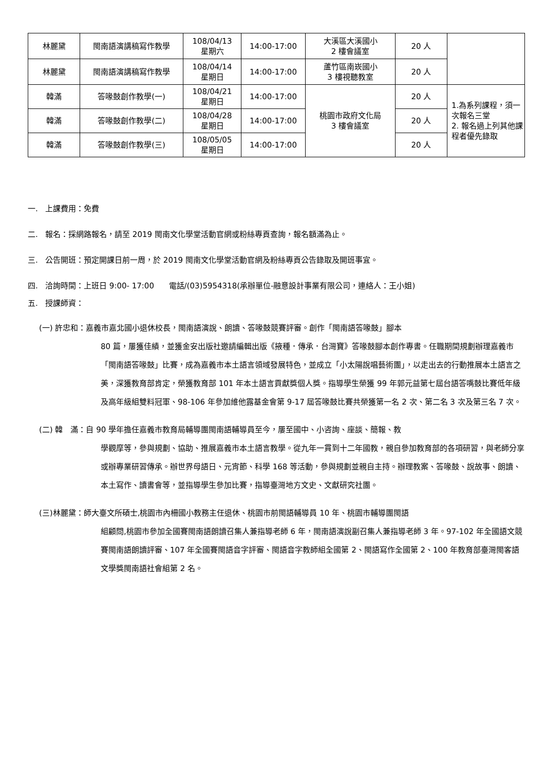| 林麗黛 | 閩南語演講稿寫作教學 | 108/04/13 星期六 | 14:00-17:00 | 大溪區大溪國小 2 樓會議室 | 20 人 | |
| 林麗黛 | 閩南語演講稿寫作教學 | 108/04/14 星期日 | 14:00-17:00 | 蘆竹區南崁國小 3 樓視聽教室 | 20 人 | |
| 韓滿 | 答喙鼓創作教學(一) | 108/04/21 星期日 | 14:00-17:00 | 桃園市政府文化局 3 樓會議室 | 20 人 | 1.為系列課程，須一次報名三堂 2. 報名過上列其他課程者優先錄取 |
| 韓滿 | 答喙鼓創作教學(二) | 108/04/28 星期日 | 14:00-17:00 | | 20 人 | |
| 韓滿 | 答喙鼓創作教學(三) | 108/05/05 星期日 | 14:00-17:00 | | 20 人 | |
一. 上課費用：免費
二. 報名：採網路報名，請至 2019 閩南文化學堂活動官網或粉絲專頁查詢，報名額滿為止。
三. 公告開班：預定開課日前一周，於 2019 閩南文化學堂活動官網及粉絲專頁公告錄取及開班事宜。
四. 洽詢時間：上班日 9:00- 17:00 電話/(03)5954318(承辦單位-融意設計事業有限公司，連絡人：王小姐)
五. 授課師資：
(一) 許忠和：嘉義市嘉北國小退休校長，閩南語演說、朗讀、答喙鼓競賽評審。創作「閩南語答喙鼓」腳本
80 篇，屢獲佳績，並獲金安出版社邀請編輯出版《掖種．傳承．台灣寶》答喙鼓腳本創作專書。任職期間規劃辦理嘉義市「閩南語答喙鼓」比賽，成為嘉義市本土語言領域發展特色，並成立「小太陽說唱藝術團」，以走出去的行動推展本土語言之美，深獲教育部肯定，榮獲教育部 101 年本土語言貢獻獎個人獎。指導學生榮獲 99 年郭元益第七屆台語答嘴鼓比賽低年級及高年級組雙料冠軍、98-106 年參加維他露基金會第 9-17 屆答喙鼓比賽共榮獲第一名 2 次、第二名 3 次及第三名 7 次。
(二) 韓　滿：自 90 學年擔任嘉義市教育局輔導團閩南語輔導員至今，屢至國中、小咨詢、座談、簡報、教
學觀摩等，參與規劃、協助、推展嘉義市本土語言教學。從九年一貫到十二年國教，親自參加教育部的各項研習，與老師分享或辦專業研習傳承。辦世界母語日、元宵節、科學 168 等活動，參與規劃並親自主持。辦理教案、答喙鼓、說故事、朗讀、本土寫作、讀書會等，並指導學生參加比賽，指導臺灣地方文史、文獻研究社團。
(三)林麗黛：師大臺文所碩士,桃園市內柵國小教務主任退休、桃園市前閩語輔導員 10 年、桃園市輔導團閩語
組顧問,桃園市參加全國賽閩南語朗讀召集人兼指導老師 6 年，閩南語演說副召集人兼指導老師 3 年。97-102 年全國語文競賽閩南語朗讀評審、107 年全國賽閩語音字評審、閩語音字教師組全國第 2、閩語寫作全國第 2、100 年教育部臺灣閩客語文學獎閩南語社會組第 2 名。